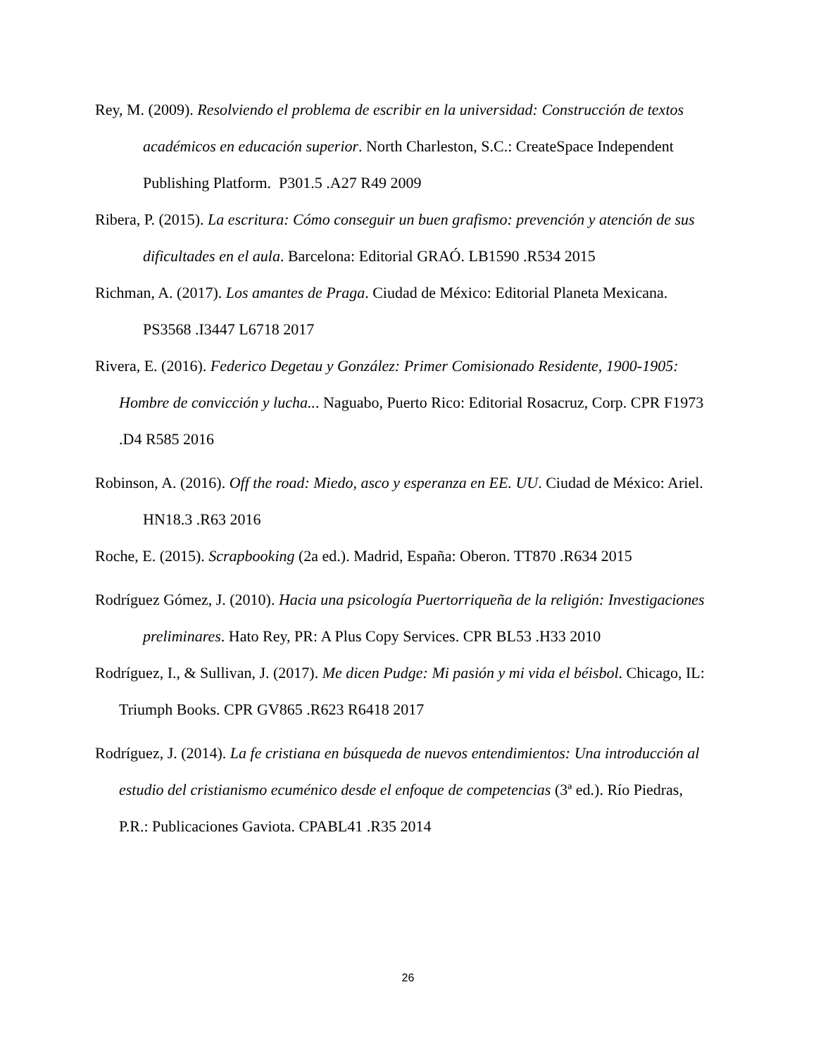Rey, M. (2009). Resolviendo el problema de escribir en la universidad: Construcción de textos académicos en educación superior. North Charleston, S.C.: CreateSpace Independent Publishing Platform. P301.5 .A27 R49 2009
Ribera, P. (2015). La escritura: Cómo conseguir un buen grafismo: prevención y atención de sus dificultades en el aula. Barcelona: Editorial GRAÓ. LB1590 .R534 2015
Richman, A. (2017). Los amantes de Praga. Ciudad de México: Editorial Planeta Mexicana. PS3568 .I3447 L6718 2017
Rivera, E. (2016). Federico Degetau y González: Primer Comisionado Residente, 1900-1905: Hombre de convicción y lucha... Naguabo, Puerto Rico: Editorial Rosacruz, Corp. CPR F1973 .D4 R585 2016
Robinson, A. (2016). Off the road: Miedo, asco y esperanza en EE. UU. Ciudad de México: Ariel. HN18.3 .R63 2016
Roche, E. (2015). Scrapbooking (2a ed.). Madrid, España: Oberon. TT870 .R634 2015
Rodríguez Gómez, J. (2010). Hacia una psicología Puertorriqueña de la religión: Investigaciones preliminares. Hato Rey, PR: A Plus Copy Services. CPR BL53 .H33 2010
Rodríguez, I., & Sullivan, J. (2017). Me dicen Pudge: Mi pasión y mi vida el béisbol. Chicago, IL: Triumph Books. CPR GV865 .R623 R6418 2017
Rodríguez, J. (2014). La fe cristiana en búsqueda de nuevos entendimientos: Una introducción al estudio del cristianismo ecuménico desde el enfoque de competencias (3ª ed.). Río Piedras, P.R.: Publicaciones Gaviota. CPABL41 .R35 2014
26